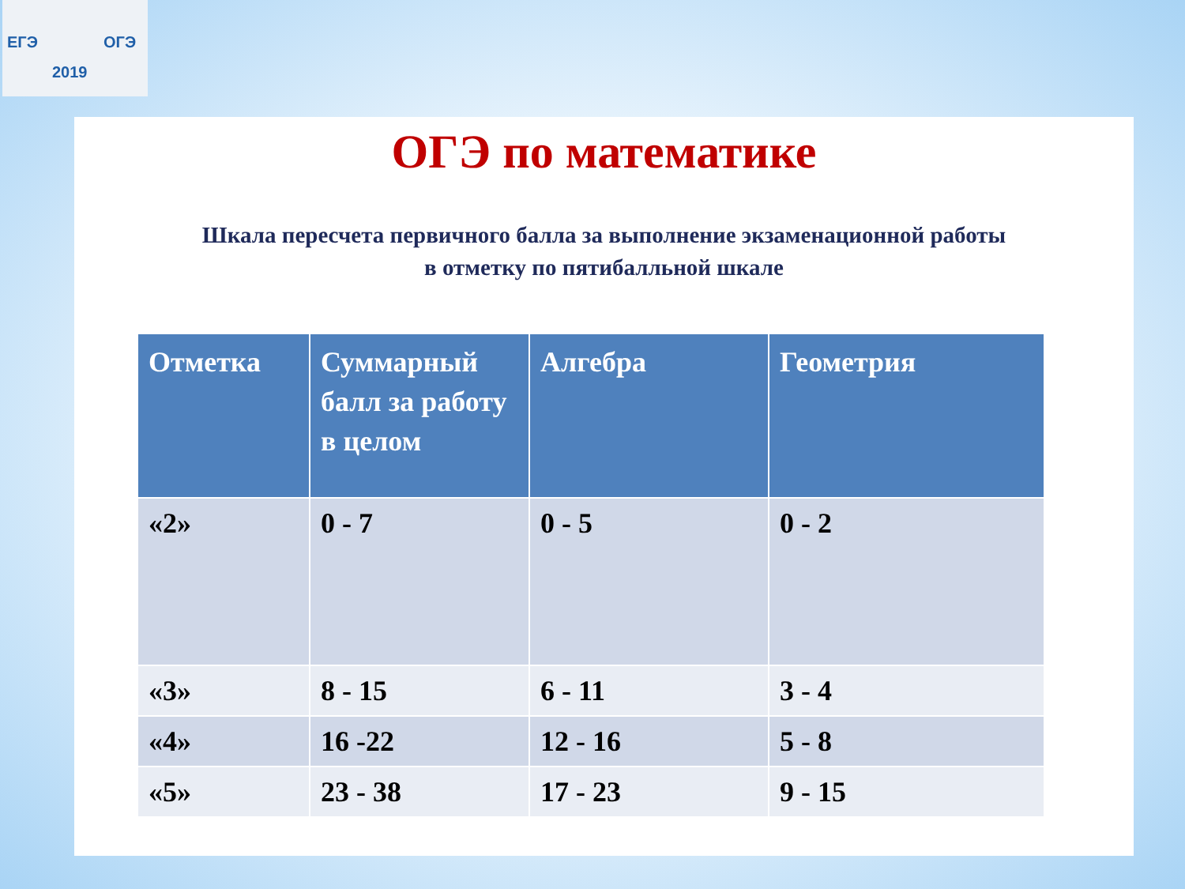ЕГЭ ОГЭ
2019
ОГЭ по математике
Шкала пересчета первичного балла за выполнение экзаменационной работы
в отметку по пятибалльной шкале
| Отметка | Суммарный балл за работу в целом | Алгебра | Геометрия |
| --- | --- | --- | --- |
| «2» | 0 - 7 | 0 - 5 | 0 - 2 |
| «3» | 8 - 15 | 6 - 11 | 3 - 4 |
| «4» | 16 -22 | 12 - 16 | 5 - 8 |
| «5» | 23 - 38 | 17 - 23 | 9 - 15 |